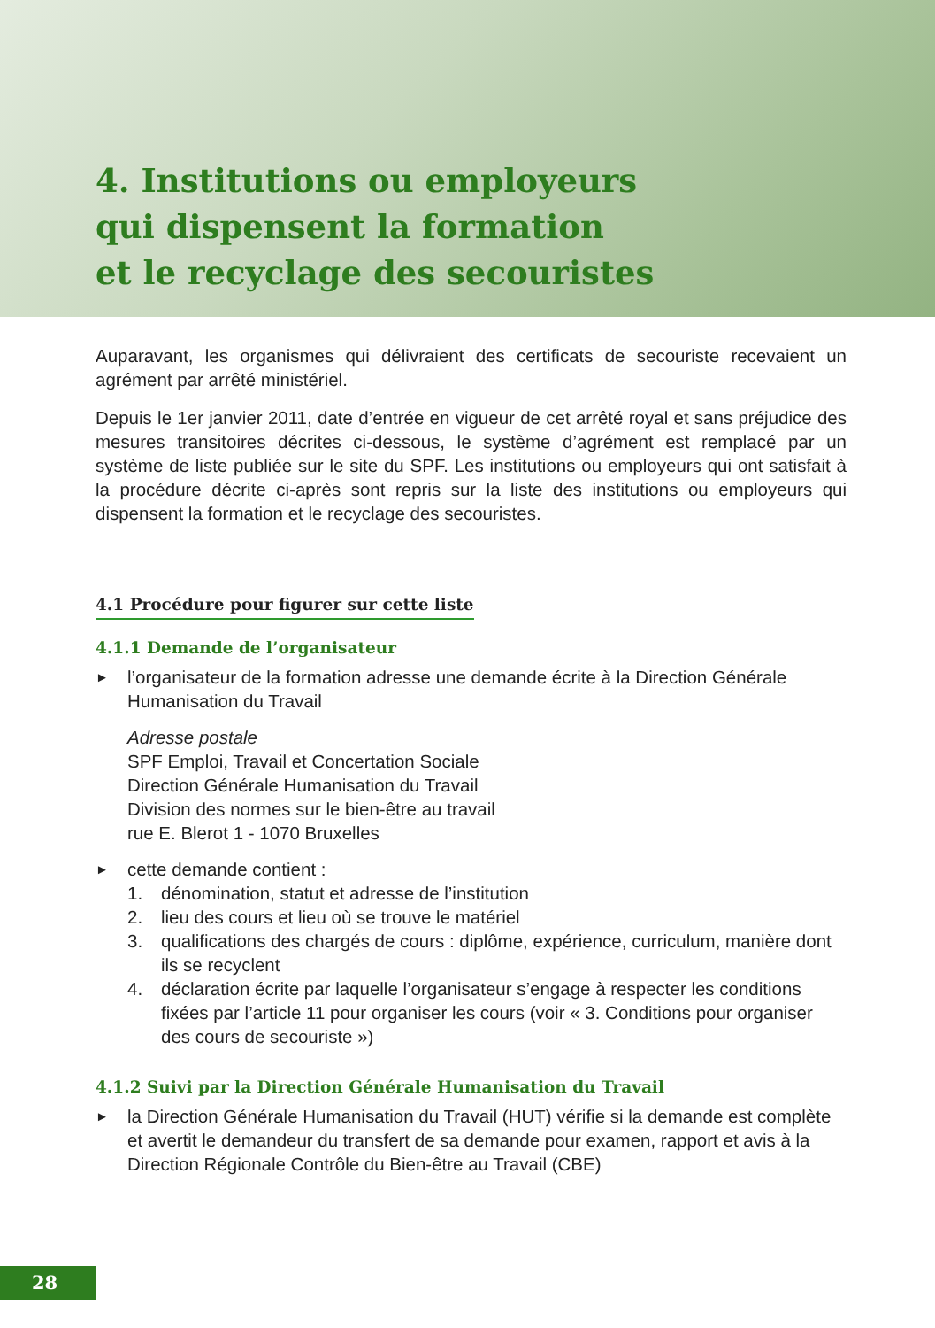4. Institutions ou employeurs
qui dispensent la formation
et le recyclage des secouristes
Auparavant, les organismes qui délivraient des certificats de secouriste recevaient un agrément par arrêté ministériel.
Depuis le 1er janvier 2011, date d’entrée en vigueur de cet arrêté royal et sans préjudice des mesures transitoires décrites ci-dessous, le système d’agrément est remplacé par un système de liste publiée sur le site du SPF. Les institutions ou employeurs qui ont satisfait à la procédure décrite ci-après sont repris sur la liste des institutions ou employeurs qui dispensent la formation et le recyclage des secouristes.
4.1 Procédure pour figurer sur cette liste
4.1.1 Demande de l’organisateur
►
l’organisateur de la formation adresse une demande écrite à la Direction Générale Humanisation du Travail
Adresse postale
SPF Emploi, Travail et Concertation Sociale
Direction Générale Humanisation du Travail
Division des normes sur le bien-être au travail
rue E. Blerot 1 - 1070 Bruxelles
►
cette demande contient :
1. dénomination, statut et adresse de l’institution
2. lieu des cours et lieu où se trouve le matériel
3. qualifications des chargés de cours : diplôme, expérience, curriculum, manière dont ils se recyclent
4. déclaration écrite par laquelle l’organisateur s’engage à respecter les conditions fixées par l’article 11 pour organiser les cours (voir « 3. Conditions pour organiser des cours de secouriste »)
4.1.2 Suivi par la Direction Générale Humanisation du Travail
►
la Direction Générale Humanisation du Travail (HUT) vérifie si la demande est complète et avertit le demandeur du transfert de sa demande pour examen, rapport et avis à la Direction Régionale Contrôle du Bien-être au Travail (CBE)
28